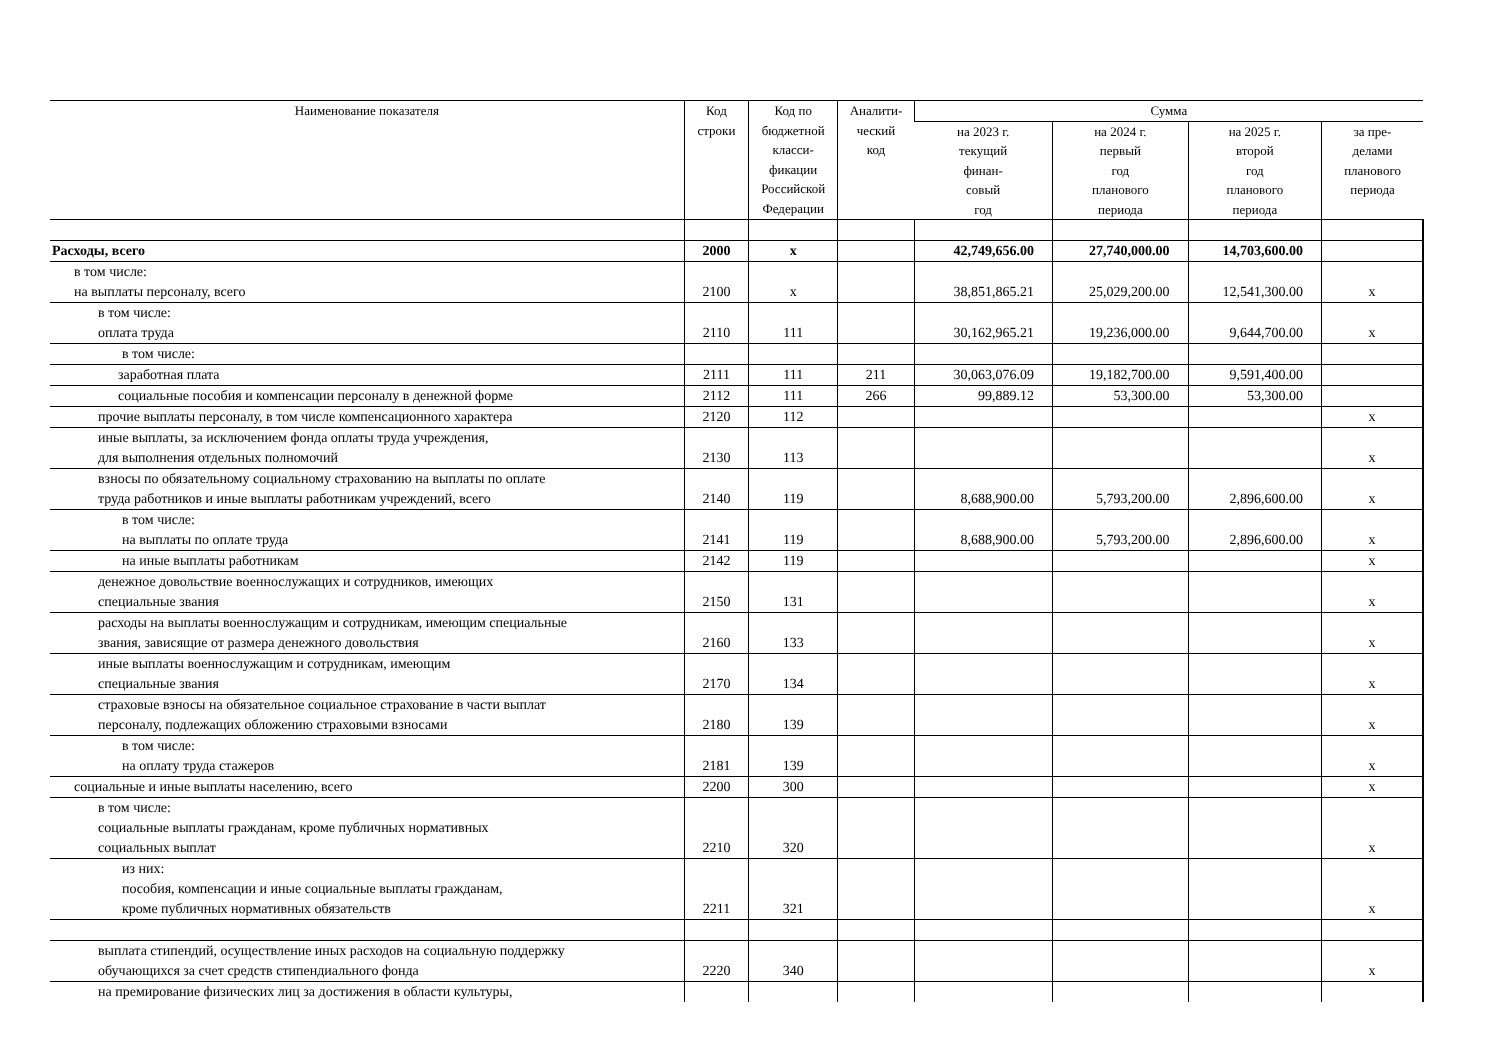| Наименование показателя | Код строки | Код по бюджетной класси- фикации Российской Федерации | Аналити- ческий код | Сумма | | | |
| --- | --- | --- | --- | --- | --- | --- | --- |
| | | | | на 2023 г. текущий финан- совый год | на 2024 г. первый год планового периода | на 2025 г. второй год планового периода | за пре- делами планового периода |
| Расходы, всего | 2000 | х | | 42,749,656.00 | 27,740,000.00 | 14,703,600.00 | |
| в том числе: на выплаты персоналу, всего | 2100 | х | | 38,851,865.21 | 25,029,200.00 | 12,541,300.00 | х |
| в том числе: оплата труда | 2110 | 111 | | 30,162,965.21 | 19,236,000.00 | 9,644,700.00 | х |
| в том числе: | | | | | | | |
| заработная плата | 2111 | 111 | 211 | 30,063,076.09 | 19,182,700.00 | 9,591,400.00 | |
| социальные пособия и компенсации персоналу в денежной форме | 2112 | 111 | 266 | 99,889.12 | 53,300.00 | 53,300.00 | |
| прочие выплаты персоналу, в том числе компенсационного характера | 2120 | 112 | | | | | х |
| иные выплаты, за исключением фонда оплаты труда учреждения, для выполнения отдельных полномочий | 2130 | 113 | | | | | х |
| взносы по обязательному социальному страхованию на выплаты по оплате труда работников и иные выплаты работникам учреждений, всего | 2140 | 119 | | 8,688,900.00 | 5,793,200.00 | 2,896,600.00 | х |
| в том числе: на выплаты по оплате труда | 2141 | 119 | | 8,688,900.00 | 5,793,200.00 | 2,896,600.00 | х |
| на иные выплаты работникам | 2142 | 119 | | | | | х |
| денежное довольствие военнослужащих и сотрудников, имеющих специальные звания | 2150 | 131 | | | | | х |
| расходы на выплаты военнослужащим и сотрудникам, имеющим специальные звания, зависящие от размера денежного довольствия | 2160 | 133 | | | | | х |
| иные выплаты военнослужащим и сотрудникам, имеющим специальные звания | 2170 | 134 | | | | | х |
| страховые взносы на обязательное социальное страхование в части выплат персоналу, подлежащих обложению страховыми взносами | 2180 | 139 | | | | | х |
| в том числе: на оплату труда стажеров | 2181 | 139 | | | | | х |
| социальные и иные выплаты населению, всего | 2200 | 300 | | | | | х |
| в том числе: социальные выплаты гражданам, кроме публичных нормативных социальных выплат | 2210 | 320 | | | | | х |
| из них: пособия, компенсации и иные социальные выплаты гражданам, кроме публичных нормативных обязательств | 2211 | 321 | | | | | х |
| выплата стипендий, осуществление иных расходов на социальную поддержку обучающихся за счет средств стипендиального фонда | 2220 | 340 | | | | | х |
| на премирование физических лиц за достижения в области культуры, | | | | | | | |